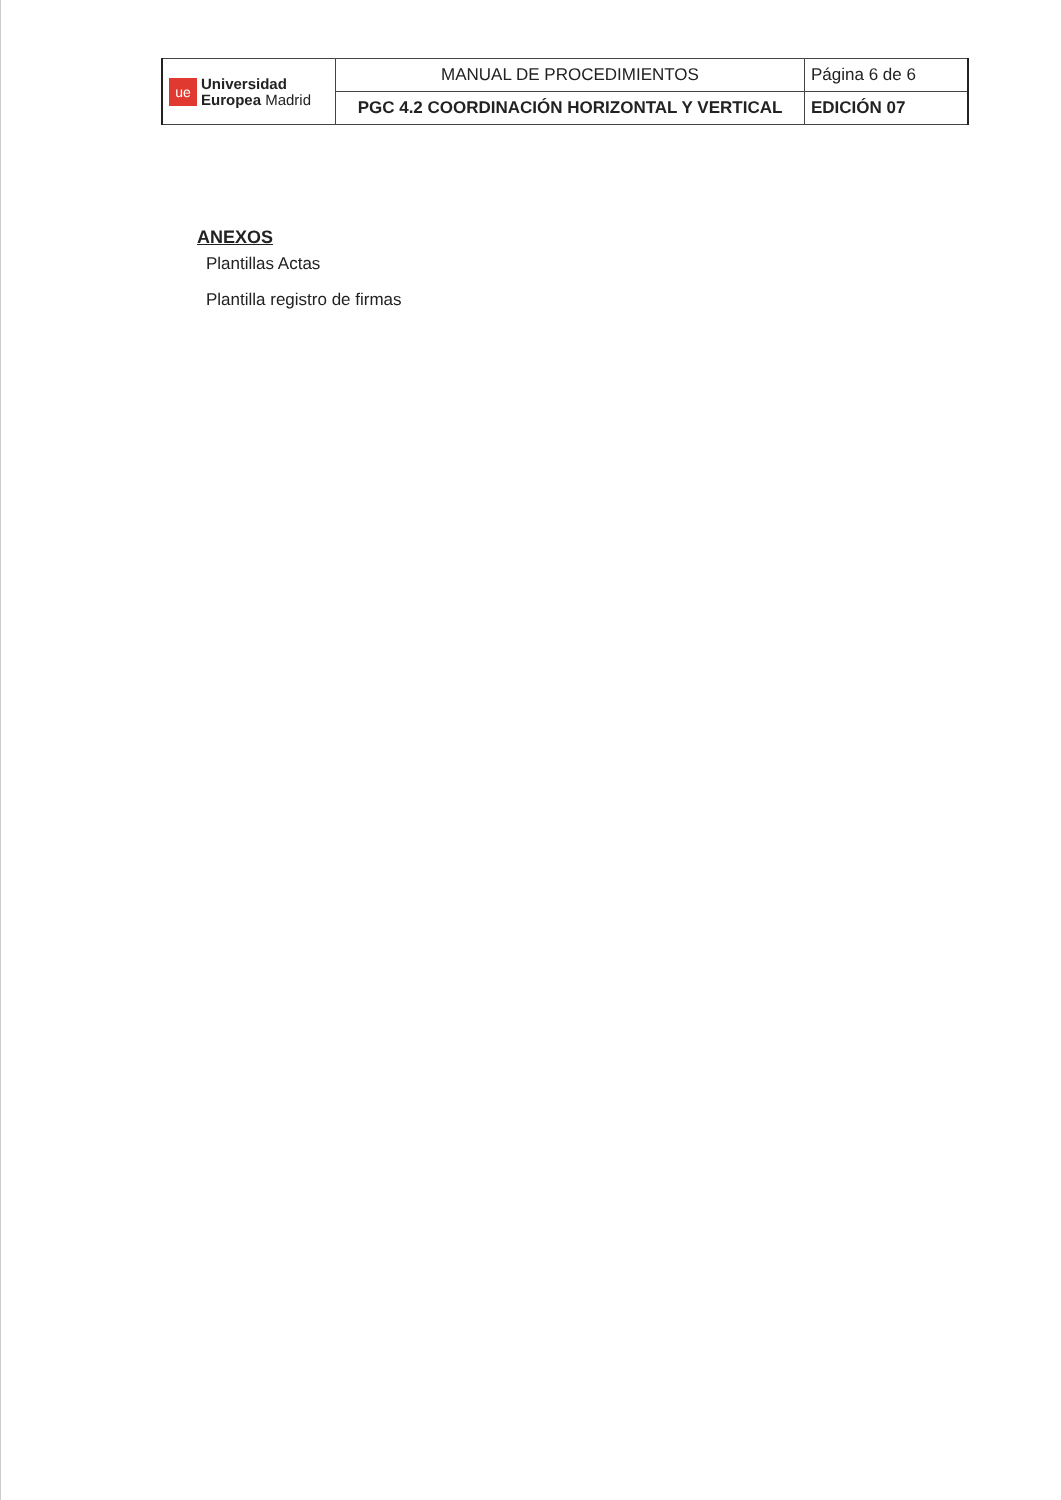| ue Universidad Europea Madrid | MANUAL DE PROCEDIMIENTOS | Página 6 de 6 |
| | PGC 4.2 COORDINACIÓN HORIZONTAL Y VERTICAL | EDICIÓN 07 |
ANEXOS
Plantillas Actas
Plantilla registro de firmas